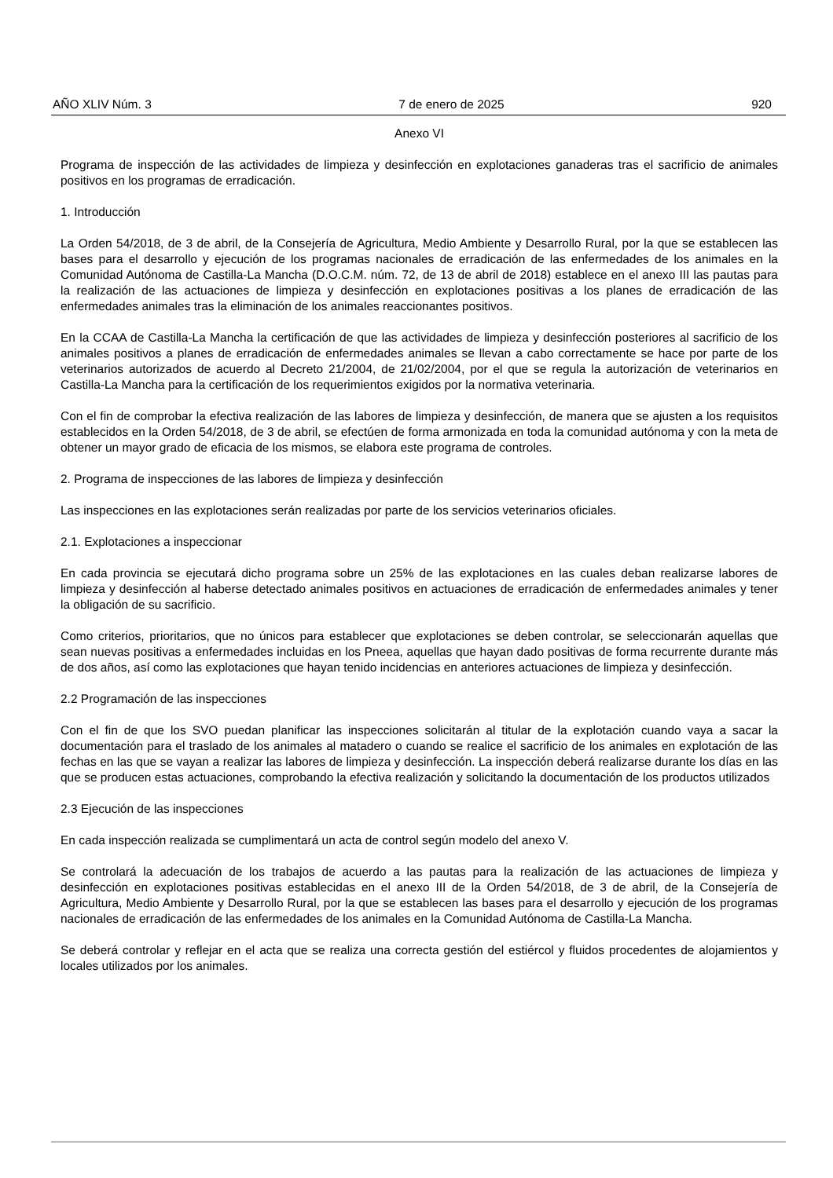AÑO XLIV Núm. 3 7 de enero de 2025 920
Anexo VI
Programa de inspección de las actividades de limpieza y desinfección en explotaciones ganaderas tras el sacrificio de animales positivos en los programas de erradicación.
1. Introducción
La Orden 54/2018, de 3 de abril, de la Consejería de Agricultura, Medio Ambiente y Desarrollo Rural, por la que se establecen las bases para el desarrollo y ejecución de los programas nacionales de erradicación de las enfermedades de los animales en la Comunidad Autónoma de Castilla-La Mancha (D.O.C.M. núm. 72, de 13 de abril de 2018) establece en el anexo III las pautas para la realización de las actuaciones de limpieza y desinfección en explotaciones positivas a los planes de erradicación de las enfermedades animales tras la eliminación de los animales reaccionantes positivos.
En la CCAA de Castilla-La Mancha la certificación de que las actividades de limpieza y desinfección posteriores al sacrificio de los animales positivos a planes de erradicación de enfermedades animales se llevan a cabo correctamente se hace por parte de los veterinarios autorizados de acuerdo al Decreto 21/2004, de 21/02/2004, por el que se regula la autorización de veterinarios en Castilla-La Mancha para la certificación de los requerimientos exigidos por la normativa veterinaria.
Con el fin de comprobar la efectiva realización de las labores de limpieza y desinfección, de manera que se ajusten a los requisitos establecidos en la Orden 54/2018, de 3 de abril, se efectúen de forma armonizada en toda la comunidad autónoma y con la meta de obtener un mayor grado de eficacia de los mismos, se elabora este programa de controles.
2. Programa de inspecciones de las labores de limpieza y desinfección
Las inspecciones en las explotaciones serán realizadas por parte de los servicios veterinarios oficiales.
2.1. Explotaciones a inspeccionar
En cada provincia se ejecutará dicho programa sobre un 25% de las explotaciones en las cuales deban realizarse labores de limpieza y desinfección al haberse detectado animales positivos en actuaciones de erradicación de enfermedades animales y tener la obligación de su sacrificio.
Como criterios, prioritarios, que no únicos para establecer que explotaciones se deben controlar, se seleccionarán aquellas que sean nuevas positivas a enfermedades incluidas en los Pneea, aquellas que hayan dado positivas de forma recurrente durante más de dos años, así como las explotaciones que hayan tenido incidencias en anteriores actuaciones de limpieza y desinfección.
2.2 Programación de las inspecciones
Con el fin de que los SVO puedan planificar las inspecciones solicitarán al titular de la explotación cuando vaya a sacar la documentación para el traslado de los animales al matadero o cuando se realice el sacrificio de los animales en explotación de las fechas en las que se vayan a realizar las labores de limpieza y desinfección. La inspección deberá realizarse durante los días en las que se producen estas actuaciones, comprobando la efectiva realización y solicitando la documentación de los productos utilizados
2.3 Ejecución de las inspecciones
En cada inspección realizada se cumplimentará un acta de control según modelo del anexo V.
Se controlará la adecuación de los trabajos de acuerdo a las pautas para la realización de las actuaciones de limpieza y desinfección en explotaciones positivas establecidas en el anexo III de la Orden 54/2018, de 3 de abril, de la Consejería de Agricultura, Medio Ambiente y Desarrollo Rural, por la que se establecen las bases para el desarrollo y ejecución de los programas nacionales de erradicación de las enfermedades de los animales en la Comunidad Autónoma de Castilla-La Mancha.
Se deberá controlar y reflejar en el acta que se realiza una correcta gestión del estiércol y fluidos procedentes de alojamientos y locales utilizados por los animales.